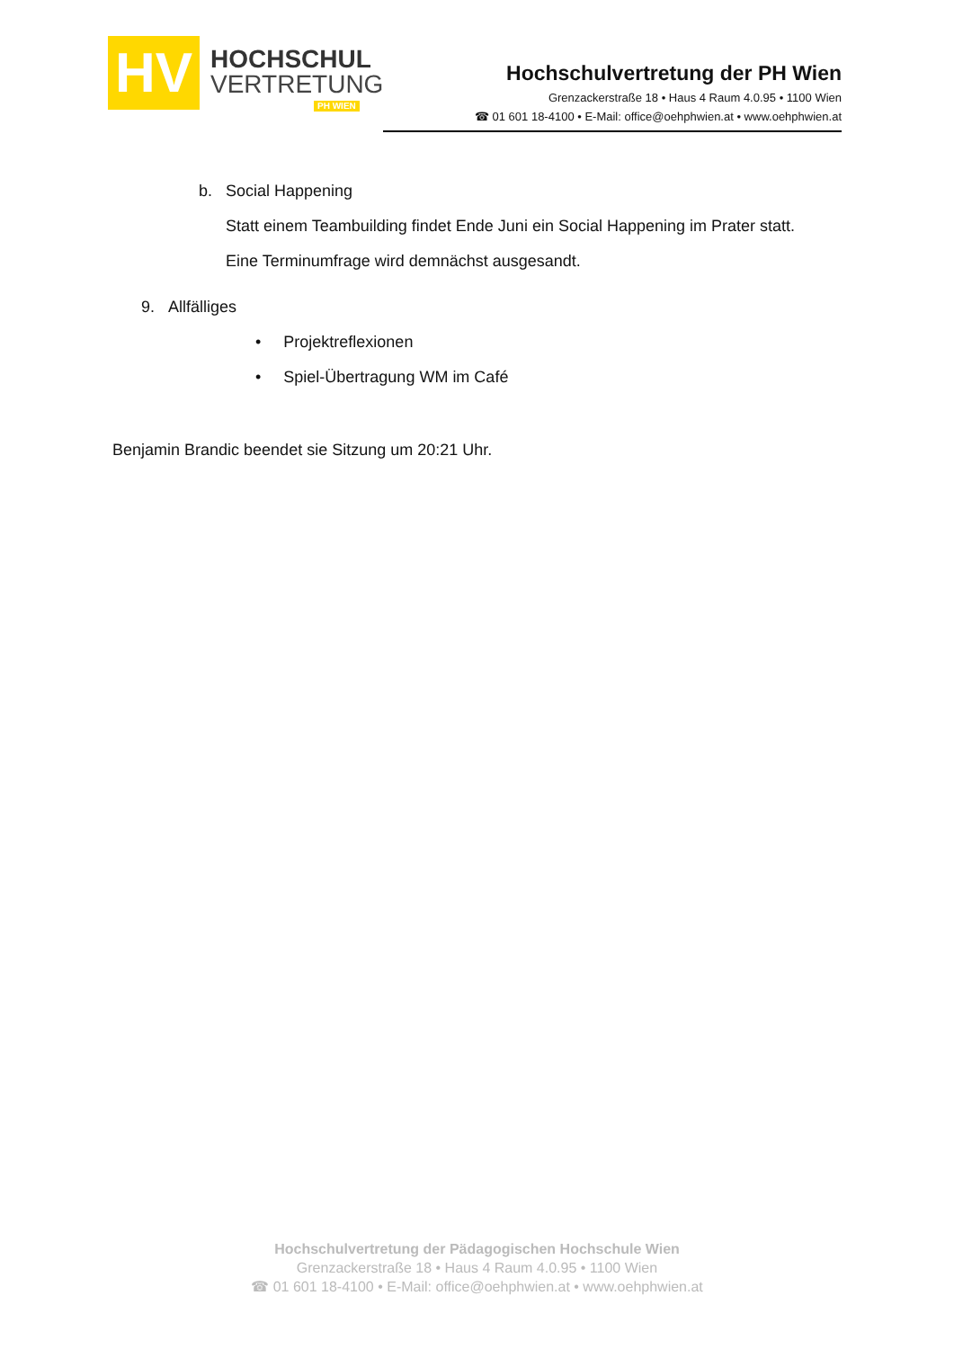HV
HOCHSCHUL
VERTRETUNG
PH WIEN
Hochschulvertretung der PH Wien
Grenzackerstraße 18 • Haus 4 Raum 4.0.95 • 1100 Wien
☎ 01 601 18-4100 • E-Mail: office@oehphwien.at • www.oehphwien.at
b. Social Happening
Statt einem Teambuilding findet Ende Juni ein Social Happening im Prater statt.
Eine Terminumfrage wird demnächst ausgesandt.
9. Allfälliges
• Projektreflexionen
• Spiel-Übertragung WM im Café
Benjamin Brandic beendet sie Sitzung um 20:21 Uhr.
Hochschulvertretung der Pädagogischen Hochschule Wien
Grenzackerstraße 18 • Haus 4 Raum 4.0.95 • 1100 Wien
☎ 01 601 18-4100 • E-Mail: office@oehphwien.at • www.oehphwien.at